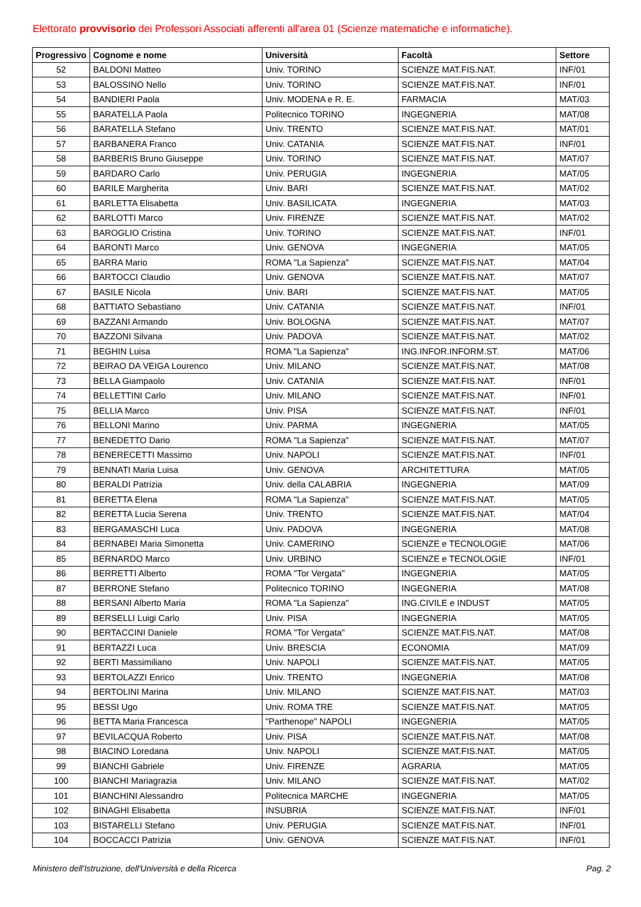Elettorato provvisorio dei Professori Associati afferenti all'area 01 (Scienze matematiche e informatiche).
| Progressivo | Cognome e nome | Università | Facoltà | Settore |
| --- | --- | --- | --- | --- |
| 52 | BALDONI Matteo | Univ. TORINO | SCIENZE MAT.FIS.NAT. | INF/01 |
| 53 | BALOSSINO Nello | Univ. TORINO | SCIENZE MAT.FIS.NAT. | INF/01 |
| 54 | BANDIERI Paola | Univ. MODENA e R. E. | FARMACIA | MAT/03 |
| 55 | BARATELLA Paola | Politecnico TORINO | INGEGNERIA | MAT/08 |
| 56 | BARATELLA Stefano | Univ. TRENTO | SCIENZE MAT.FIS.NAT. | MAT/01 |
| 57 | BARBANERA Franco | Univ. CATANIA | SCIENZE MAT.FIS.NAT. | INF/01 |
| 58 | BARBERIS Bruno Giuseppe | Univ. TORINO | SCIENZE MAT.FIS.NAT. | MAT/07 |
| 59 | BARDARO Carlo | Univ. PERUGIA | INGEGNERIA | MAT/05 |
| 60 | BARILE Margherita | Univ. BARI | SCIENZE MAT.FIS.NAT. | MAT/02 |
| 61 | BARLETTA Elisabetta | Univ. BASILICATA | INGEGNERIA | MAT/03 |
| 62 | BARLOTTI Marco | Univ. FIRENZE | SCIENZE MAT.FIS.NAT. | MAT/02 |
| 63 | BAROGLIO Cristina | Univ. TORINO | SCIENZE MAT.FIS.NAT. | INF/01 |
| 64 | BARONTI Marco | Univ. GENOVA | INGEGNERIA | MAT/05 |
| 65 | BARRA Mario | ROMA "La Sapienza" | SCIENZE MAT.FIS.NAT. | MAT/04 |
| 66 | BARTOCCI Claudio | Univ. GENOVA | SCIENZE MAT.FIS.NAT. | MAT/07 |
| 67 | BASILE Nicola | Univ. BARI | SCIENZE MAT.FIS.NAT. | MAT/05 |
| 68 | BATTIATO Sebastiano | Univ. CATANIA | SCIENZE MAT.FIS.NAT. | INF/01 |
| 69 | BAZZANI Armando | Univ. BOLOGNA | SCIENZE MAT.FIS.NAT. | MAT/07 |
| 70 | BAZZONI Silvana | Univ. PADOVA | SCIENZE MAT.FIS.NAT. | MAT/02 |
| 71 | BEGHIN Luisa | ROMA "La Sapienza" | ING.INFOR.INFORM.ST. | MAT/06 |
| 72 | BEIRAO DA VEIGA Lourenco | Univ. MILANO | SCIENZE MAT.FIS.NAT. | MAT/08 |
| 73 | BELLA Giampaolo | Univ. CATANIA | SCIENZE MAT.FIS.NAT. | INF/01 |
| 74 | BELLETTINI Carlo | Univ. MILANO | SCIENZE MAT.FIS.NAT. | INF/01 |
| 75 | BELLIA Marco | Univ. PISA | SCIENZE MAT.FIS.NAT. | INF/01 |
| 76 | BELLONI Marino | Univ. PARMA | INGEGNERIA | MAT/05 |
| 77 | BENEDETTO Dario | ROMA "La Sapienza" | SCIENZE MAT.FIS.NAT. | MAT/07 |
| 78 | BENERECETTI Massimo | Univ. NAPOLI | SCIENZE MAT.FIS.NAT. | INF/01 |
| 79 | BENNATI Maria Luisa | Univ. GENOVA | ARCHITETTURA | MAT/05 |
| 80 | BERALDI Patrizia | Univ. della CALABRIA | INGEGNERIA | MAT/09 |
| 81 | BERETTA Elena | ROMA "La Sapienza" | SCIENZE MAT.FIS.NAT. | MAT/05 |
| 82 | BERETTA Lucia Serena | Univ. TRENTO | SCIENZE MAT.FIS.NAT. | MAT/04 |
| 83 | BERGAMASCHI Luca | Univ. PADOVA | INGEGNERIA | MAT/08 |
| 84 | BERNABEI Maria Simonetta | Univ. CAMERINO | SCIENZE e TECNOLOGIE | MAT/06 |
| 85 | BERNARDO Marco | Univ. URBINO | SCIENZE e TECNOLOGIE | INF/01 |
| 86 | BERRETTI Alberto | ROMA "Tor Vergata" | INGEGNERIA | MAT/05 |
| 87 | BERRONE Stefano | Politecnico TORINO | INGEGNERIA | MAT/08 |
| 88 | BERSANI Alberto Maria | ROMA "La Sapienza" | ING.CIVILE e INDUST | MAT/05 |
| 89 | BERSELLI Luigi Carlo | Univ. PISA | INGEGNERIA | MAT/05 |
| 90 | BERTACCINI Daniele | ROMA "Tor Vergata" | SCIENZE MAT.FIS.NAT. | MAT/08 |
| 91 | BERTAZZI Luca | Univ. BRESCIA | ECONOMIA | MAT/09 |
| 92 | BERTI Massimiliano | Univ. NAPOLI | SCIENZE MAT.FIS.NAT. | MAT/05 |
| 93 | BERTOLAZZI Enrico | Univ. TRENTO | INGEGNERIA | MAT/08 |
| 94 | BERTOLINI Marina | Univ. MILANO | SCIENZE MAT.FIS.NAT. | MAT/03 |
| 95 | BESSI Ugo | Univ. ROMA TRE | SCIENZE MAT.FIS.NAT. | MAT/05 |
| 96 | BETTA Maria Francesca | "Parthenope" NAPOLI | INGEGNERIA | MAT/05 |
| 97 | BEVILACQUA Roberto | Univ. PISA | SCIENZE MAT.FIS.NAT. | MAT/08 |
| 98 | BIACINO Loredana | Univ. NAPOLI | SCIENZE MAT.FIS.NAT. | MAT/05 |
| 99 | BIANCHI Gabriele | Univ. FIRENZE | AGRARIA | MAT/05 |
| 100 | BIANCHI Mariagrazia | Univ. MILANO | SCIENZE MAT.FIS.NAT. | MAT/02 |
| 101 | BIANCHINI Alessandro | Politecnica MARCHE | INGEGNERIA | MAT/05 |
| 102 | BINAGHI Elisabetta | INSUBRIA | SCIENZE MAT.FIS.NAT. | INF/01 |
| 103 | BISTARELLI Stefano | Univ. PERUGIA | SCIENZE MAT.FIS.NAT. | INF/01 |
| 104 | BOCCACCI Patrizia | Univ. GENOVA | SCIENZE MAT.FIS.NAT. | INF/01 |
Ministero dell'Istruzione, dell'Università e della Ricerca Pag. 2